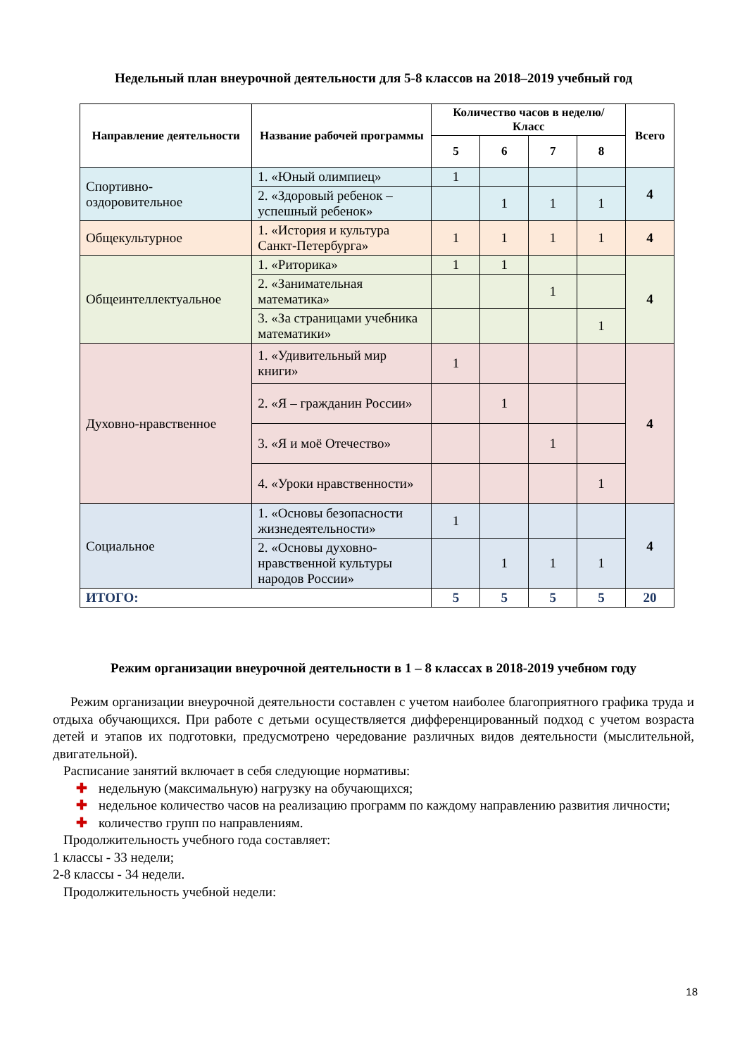Недельный план внеурочной деятельности для 5-8 классов на 2018–2019 учебный год
| Направление деятельности | Название рабочей программы | Количество часов в неделю/Класс | | | | Всего |
| --- | --- | --- | --- | --- | --- | --- |
| | | 5 | 6 | 7 | 8 | |
| Спортивно-оздоровительное | 1. «Юный олимпиец» | 1 | | | | 4 |
| | 2. «Здоровый ребенок – успешный ребенок» | | 1 | 1 | 1 | |
| Общекультурное | 1. «История и культура Санкт-Петербурга» | 1 | 1 | 1 | 1 | 4 |
| Общеинтеллектуальное | 1. «Риторика» | 1 | 1 | | | 4 |
| | 2. «Занимательная математика» | | | 1 | | |
| | 3. «За страницами учебника математики» | | | | 1 | |
| Духовно-нравственное | 1. «Удивительный мир книги» | 1 | | | | 4 |
| | 2. «Я – гражданин России» | | 1 | | | |
| | 3. «Я и моё Отечество» | | | 1 | | |
| | 4. «Уроки нравственности» | | | | 1 | |
| Социальное | 1. «Основы безопасности жизнедеятельности» | 1 | | | | 4 |
| | 2. «Основы духовно-нравственной культуры народов России» | | 1 | 1 | 1 | |
| ИТОГО: | | 5 | 5 | 5 | 5 | 20 |
Режим организации внеурочной деятельности в 1 – 8 классах в 2018-2019 учебном году
Режим организации внеурочной деятельности составлен с учетом наиболее благоприятного графика труда и отдыха обучающихся. При работе с детьми осуществляется дифференцированный подход с учетом возраста детей и этапов их подготовки, предусмотрено чередование различных видов деятельности (мыслительной, двигательной).
Расписание занятий включает в себя следующие нормативы:
✚ недельную (максимальную) нагрузку на обучающихся;
✚ недельное количество часов на реализацию программ по каждому направлению развития личности;
✚ количество групп по направлениям.
Продолжительность учебного года составляет:
1 классы - 33 недели;
2-8 классы - 34 недели.
Продолжительность учебной недели:
18